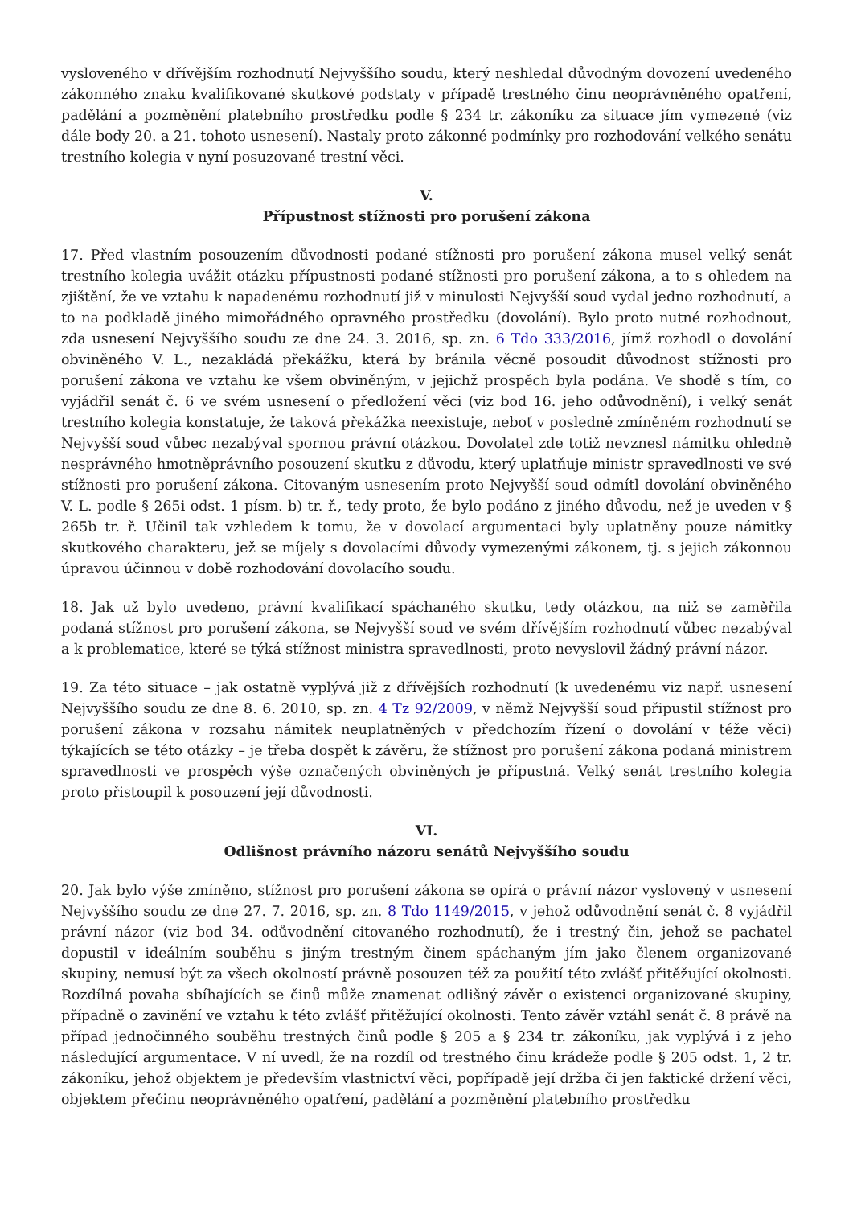vysloveného v dřívějším rozhodnutí Nejvyššího soudu, který neshledal důvodným dovození uvedeného zákonného znaku kvalifikované skutkové podstaty v případě trestného činu neoprávněného opatření, padělání a pozměnění platebního prostředku podle § 234 tr. zákoníku za situace jím vymezené (viz dále body 20. a 21. tohoto usnesení). Nastaly proto zákonné podmínky pro rozhodování velkého senátu trestního kolegia v nyní posuzované trestní věci.
V.
Přípustnost stížnosti pro porušení zákona
17. Před vlastním posouzením důvodnosti podané stížnosti pro porušení zákona musel velký senát trestního kolegia uvážit otázku přípustnosti podané stížnosti pro porušení zákona, a to s ohledem na zjištění, že ve vztahu k napadenému rozhodnutí již v minulosti Nejvyšší soud vydal jedno rozhodnutí, a to na podkladě jiného mimořádného opravného prostředku (dovolání). Bylo proto nutné rozhodnout, zda usnesení Nejvyššího soudu ze dne 24. 3. 2016, sp. zn. 6 Tdo 333/2016, jímž rozhodl o dovolání obviněného V. L., nezakládá překážku, která by bránila věcně posoudit důvodnost stížnosti pro porušení zákona ve vztahu ke všem obviněným, v jejichž prospěch byla podána. Ve shodě s tím, co vyjádřil senát č. 6 ve svém usnesení o předložení věci (viz bod 16. jeho odůvodnění), i velký senát trestního kolegia konstatuje, že taková překážka neexistuje, neboť v posledně zmíněném rozhodnutí se Nejvyšší soud vůbec nezabýval spornou právní otázkou. Dovolatel zde totiž nevznesl námitku ohledně nesprávného hmotněprávního posouzení skutku z důvodu, který uplatňuje ministr spravedlnosti ve své stížnosti pro porušení zákona. Citovaným usnesením proto Nejvyšší soud odmítl dovolání obviněného V. L. podle § 265i odst. 1 písm. b) tr. ř., tedy proto, že bylo podáno z jiného důvodu, než je uveden v § 265b tr. ř. Učinil tak vzhledem k tomu, že v dovolací argumentaci byly uplatněny pouze námitky skutkového charakteru, jež se míjely s dovolacími důvody vymezenými zákonem, tj. s jejich zákonnou úpravou účinnou v době rozhodování dovolacího soudu.
18. Jak už bylo uvedeno, právní kvalifikací spáchaného skutku, tedy otázkou, na niž se zaměřila podaná stížnost pro porušení zákona, se Nejvyšší soud ve svém dřívějším rozhodnutí vůbec nezabýval a k problematice, které se týká stížnost ministra spravedlnosti, proto nevyslovil žádný právní názor.
19. Za této situace – jak ostatně vyplývá již z dřívějších rozhodnutí (k uvedenému viz např. usnesení Nejvyššího soudu ze dne 8. 6. 2010, sp. zn. 4 Tz 92/2009, v němž Nejvyšší soud připustil stížnost pro porušení zákona v rozsahu námitek neuplatněných v předchozím řízení o dovolání v téže věci) týkajících se této otázky – je třeba dospět k závěru, že stížnost pro porušení zákona podaná ministrem spravedlnosti ve prospěch výše označených obviněných je přípustná. Velký senát trestního kolegia proto přistoupil k posouzení její důvodnosti.
VI.
Odlišnost právního názoru senátů Nejvyššího soudu
20. Jak bylo výše zmíněno, stížnost pro porušení zákona se opírá o právní názor vyslovený v usnesení Nejvyššího soudu ze dne 27. 7. 2016, sp. zn. 8 Tdo 1149/2015, v jehož odůvodnění senát č. 8 vyjádřil právní názor (viz bod 34. odůvodnění citovaného rozhodnutí), že i trestný čin, jehož se pachatel dopustil v ideálním souběhu s jiným trestným činem spáchaným jím jako členem organizované skupiny, nemusí být za všech okolností právně posouzen též za použití této zvlášť přitěžující okolnosti. Rozdílná povaha sbíhajících se činů může znamenat odlišný závěr o existenci organizované skupiny, případně o zavinění ve vztahu k této zvlášť přitěžující okolnosti. Tento závěr vztáhl senát č. 8 právě na případ jednočinného souběhu trestných činů podle § 205 a § 234 tr. zákoníku, jak vyplývá i z jeho následující argumentace. V ní uvedl, že na rozdíl od trestného činu krádeže podle § 205 odst. 1, 2 tr. zákoníku, jehož objektem je především vlastnictví věci, popřípadě její držba či jen faktické držení věci, objektem přečinu neoprávněného opatření, padělání a pozměnění platebního prostředku